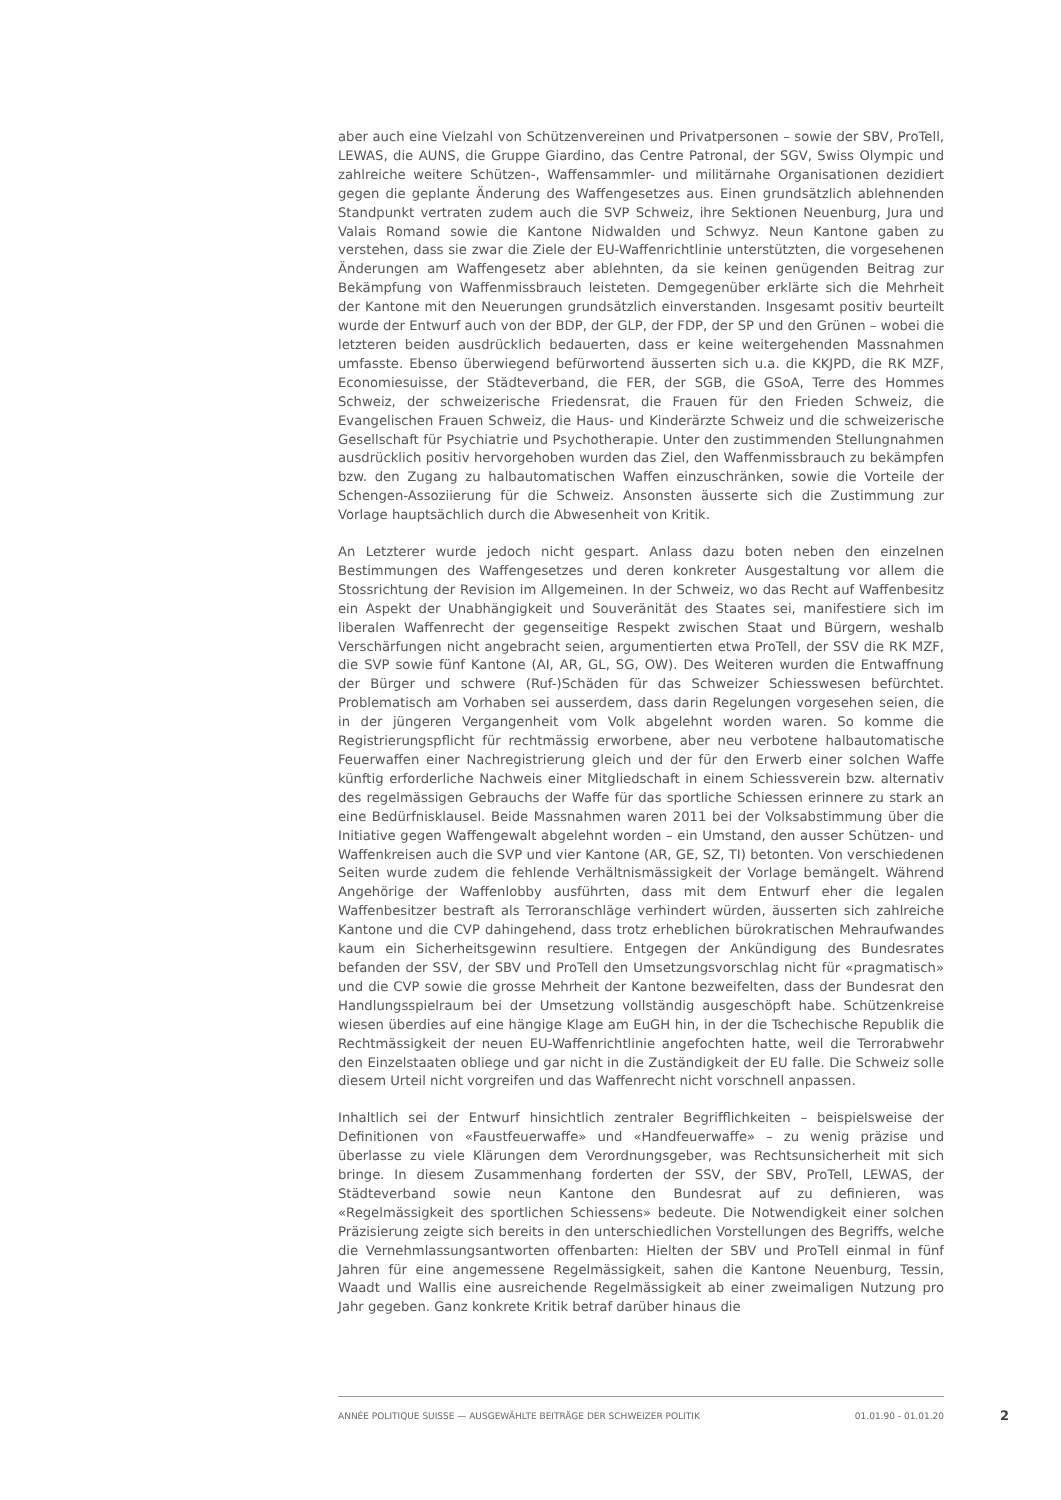aber auch eine Vielzahl von Schützenvereinen und Privatpersonen – sowie der SBV, ProTell, LEWAS, die AUNS, die Gruppe Giardino, das Centre Patronal, der SGV, Swiss Olympic und zahlreiche weitere Schützen-, Waffensammler- und militärnahe Organisationen dezidiert gegen die geplante Änderung des Waffengesetzes aus. Einen grundsätzlich ablehnenden Standpunkt vertraten zudem auch die SVP Schweiz, ihre Sektionen Neuenburg, Jura und Valais Romand sowie die Kantone Nidwalden und Schwyz. Neun Kantone gaben zu verstehen, dass sie zwar die Ziele der EU-Waffenrichtlinie unterstützten, die vorgesehenen Änderungen am Waffengesetz aber ablehnten, da sie keinen genügenden Beitrag zur Bekämpfung von Waffenmissbrauch leisteten. Demgegenüber erklärte sich die Mehrheit der Kantone mit den Neuerungen grundsätzlich einverstanden. Insgesamt positiv beurteilt wurde der Entwurf auch von der BDP, der GLP, der FDP, der SP und den Grünen – wobei die letzteren beiden ausdrücklich bedauerten, dass er keine weitergehenden Massnahmen umfasste. Ebenso überwiegend befürwortend äusserten sich u.a. die KKJPD, die RK MZF, Economiesuisse, der Städteverband, die FER, der SGB, die GSoA, Terre des Hommes Schweiz, der schweizerische Friedensrat, die Frauen für den Frieden Schweiz, die Evangelischen Frauen Schweiz, die Haus- und Kinderärzte Schweiz und die schweizerische Gesellschaft für Psychiatrie und Psychotherapie. Unter den zustimmenden Stellungnahmen ausdrücklich positiv hervorgehoben wurden das Ziel, den Waffenmissbrauch zu bekämpfen bzw. den Zugang zu halbautomatischen Waffen einzuschränken, sowie die Vorteile der Schengen-Assoziierung für die Schweiz. Ansonsten äusserte sich die Zustimmung zur Vorlage hauptsächlich durch die Abwesenheit von Kritik.
An Letzterer wurde jedoch nicht gespart. Anlass dazu boten neben den einzelnen Bestimmungen des Waffengesetzes und deren konkreter Ausgestaltung vor allem die Stossrichtung der Revision im Allgemeinen. In der Schweiz, wo das Recht auf Waffenbesitz ein Aspekt der Unabhängigkeit und Souveränität des Staates sei, manifestiere sich im liberalen Waffenrecht der gegenseitige Respekt zwischen Staat und Bürgern, weshalb Verschärfungen nicht angebracht seien, argumentierten etwa ProTell, der SSV die RK MZF, die SVP sowie fünf Kantone (AI, AR, GL, SG, OW). Des Weiteren wurden die Entwaffnung der Bürger und schwere (Ruf-)Schäden für das Schweizer Schiesswesen befürchtet. Problematisch am Vorhaben sei ausserdem, dass darin Regelungen vorgesehen seien, die in der jüngeren Vergangenheit vom Volk abgelehnt worden waren. So komme die Registrierungspflicht für rechtmässig erworbene, aber neu verbotene halbautomatische Feuerwaffen einer Nachregistrierung gleich und der für den Erwerb einer solchen Waffe künftig erforderliche Nachweis einer Mitgliedschaft in einem Schiessverein bzw. alternativ des regelmässigen Gebrauchs der Waffe für das sportliche Schiessen erinnere zu stark an eine Bedürfnisklausel. Beide Massnahmen waren 2011 bei der Volksabstimmung über die Initiative gegen Waffengewalt abgelehnt worden – ein Umstand, den ausser Schützen- und Waffenkreisen auch die SVP und vier Kantone (AR, GE, SZ, TI) betonten. Von verschiedenen Seiten wurde zudem die fehlende Verhältnismässigkeit der Vorlage bemängelt. Während Angehörige der Waffenlobby ausführten, dass mit dem Entwurf eher die legalen Waffenbesitzer bestraft als Terroranschläge verhindert würden, äusserten sich zahlreiche Kantone und die CVP dahingehend, dass trotz erheblichen bürokratischen Mehraufwandes kaum ein Sicherheitsgewinn resultiere. Entgegen der Ankündigung des Bundesrates befanden der SSV, der SBV und ProTell den Umsetzungsvorschlag nicht für «pragmatisch» und die CVP sowie die grosse Mehrheit der Kantone bezweifelten, dass der Bundesrat den Handlungsspielraum bei der Umsetzung vollständig ausgeschöpft habe. Schützenkreise wiesen überdies auf eine hängige Klage am EuGH hin, in der die Tschechische Republik die Rechtmässigkeit der neuen EU-Waffenrichtlinie angefochten hatte, weil die Terrorabwehr den Einzelstaaten obliege und gar nicht in die Zuständigkeit der EU falle. Die Schweiz solle diesem Urteil nicht vorgreifen und das Waffenrecht nicht vorschnell anpassen.
Inhaltlich sei der Entwurf hinsichtlich zentraler Begrifflichkeiten – beispielsweise der Definitionen von «Faustfeuerwaffe» und «Handfeuerwaffe» – zu wenig präzise und überlasse zu viele Klärungen dem Verordnungsgeber, was Rechtsunsicherheit mit sich bringe. In diesem Zusammenhang forderten der SSV, der SBV, ProTell, LEWAS, der Städteverband sowie neun Kantone den Bundesrat auf zu definieren, was «Regelmässigkeit des sportlichen Schiessens» bedeute. Die Notwendigkeit einer solchen Präzisierung zeigte sich bereits in den unterschiedlichen Vorstellungen des Begriffs, welche die Vernehmlassungsantworten offenbarten: Hielten der SBV und ProTell einmal in fünf Jahren für eine angemessene Regelmässigkeit, sahen die Kantone Neuenburg, Tessin, Waadt und Wallis eine ausreichende Regelmässigkeit ab einer zweimaligen Nutzung pro Jahr gegeben. Ganz konkrete Kritik betraf darüber hinaus die
ANNÉE POLITIQUE SUISSE — AUSGEWÄHLTE BEITRÄGE DER SCHWEIZER POLITIK 01.01.90 - 01.01.20
2